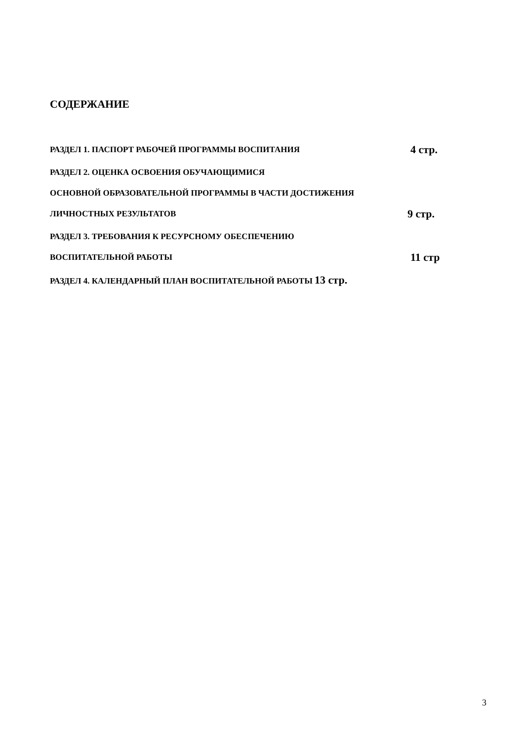СОДЕРЖАНИЕ
РАЗДЕЛ 1. ПАСПОРТ РАБОЧЕЙ ПРОГРАММЫ ВОСПИТАНИЯ 4 стр.
РАЗДЕЛ 2. ОЦЕНКА ОСВОЕНИЯ ОБУЧАЮЩИМИСЯ
ОСНОВНОЙ ОБРАЗОВАТЕЛЬНОЙ ПРОГРАММЫ В ЧАСТИ ДОСТИЖЕНИЯ
ЛИЧНОСТНЫХ РЕЗУЛЬТАТОВ 9 стр.
РАЗДЕЛ 3. ТРЕБОВАНИЯ К РЕСУРСНОМУ ОБЕСПЕЧЕНИЮ
ВОСПИТАТЕЛЬНОЙ РАБОТЫ 11 стр
РАЗДЕЛ 4. КАЛЕНДАРНЫЙ ПЛАН ВОСПИТАТЕЛЬНОЙ РАБОТЫ 13 стр.
3